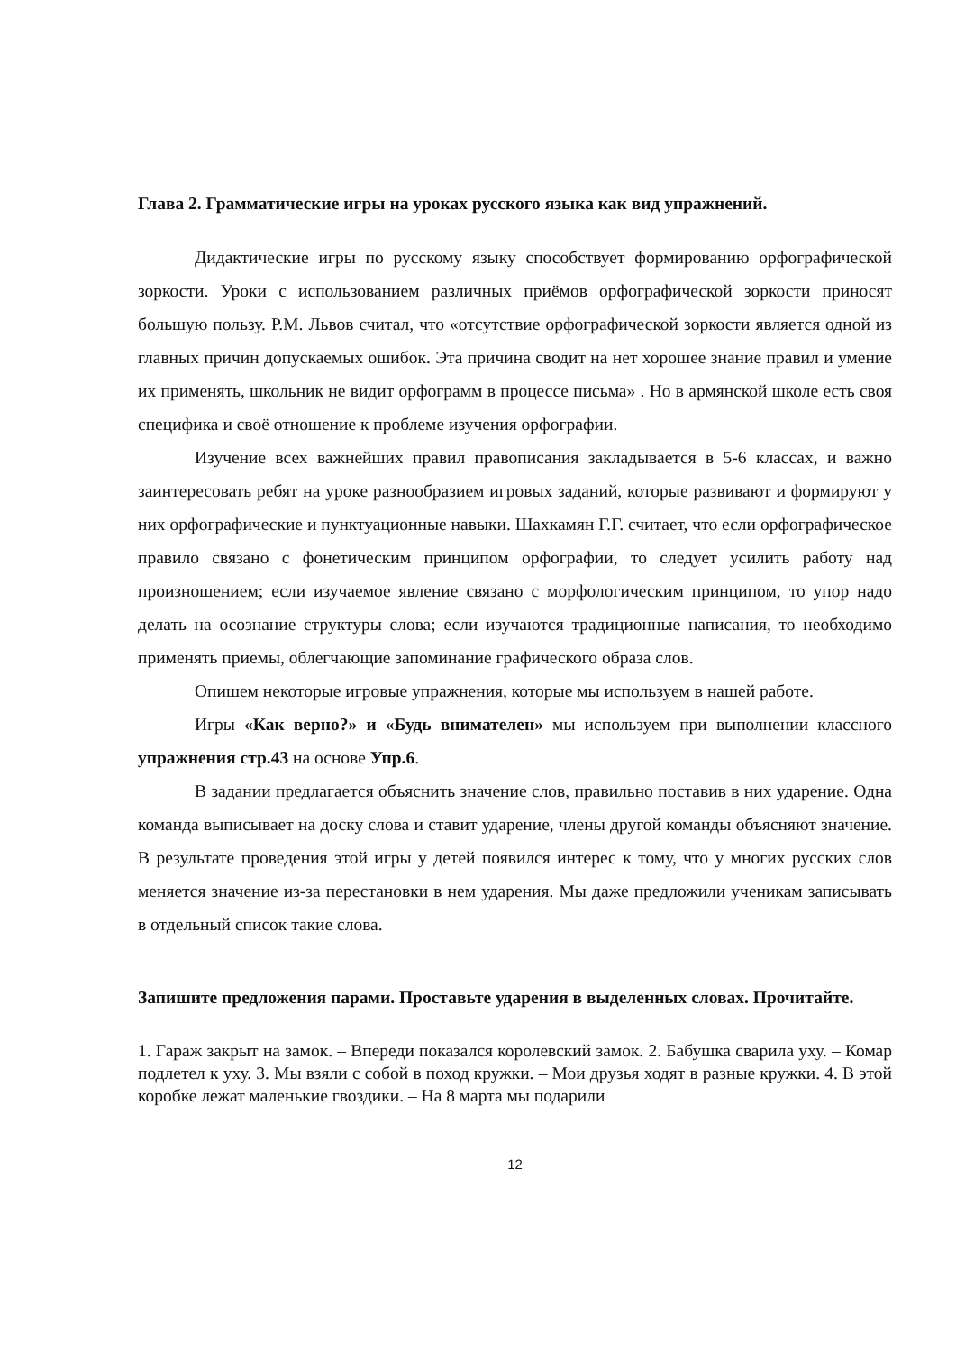Глава 2. Грамматические игры на уроках русского языка как вид упражнений.
Дидактические игры по русскому языку способствует формированию орфографической зоркости. Уроки с использованием различных приёмов орфографической зоркости приносят большую пользу. Р.М. Львов считал, что «отсутствие орфографической зоркости является одной из главных причин допускаемых ошибок. Эта причина сводит на нет хорошее знание правил и умение их применять, школьник не видит орфограмм в процессе письма» . Но в армянской школе есть своя специфика и своё отношение к проблеме изучения орфографии.
Изучение всех важнейших правил правописания закладывается в 5-6 классах, и важно заинтересовать ребят на уроке разнообразием игровых заданий, которые развивают и формируют у них орфографические и пунктуационные навыки. Шахкамян Г.Г. считает, что если орфографическое правило связано с фонетическим принципом орфографии, то следует усилить работу над произношением; если изучаемое явление связано с морфологическим принципом, то упор надо делать на осознание структуры слова; если изучаются традиционные написания, то необходимо применять приемы, облегчающие запоминание графического образа слов.
Опишем некоторые игровые упражнения, которые мы используем в нашей работе.
Игры «Как верно?» и «Будь внимателен» мы используем при выполнении классного упражнения стр.43 на основе Упр.6.
В задании предлагается объяснить значение слов, правильно поставив в них ударение. Одна команда выписывает на доску слова и ставит ударение, члены другой команды объясняют значение. В результате проведения этой игры у детей появился интерес к тому, что у многих русских слов меняется значение из-за перестановки в нем ударения. Мы даже предложили ученикам записывать в отдельный список такие слова.
Запишите предложения парами. Проставьте ударения в выделенных словах. Прочитайте.
1. Гараж закрыт на замок. – Впереди показался королевский замок. 2. Бабушка сварила уху. – Комар подлетел к уху. 3. Мы взяли с собой в поход кружки. – Мои друзья ходят в разные кружки. 4. В этой коробке лежат маленькие гвоздики. – На 8 марта мы подарили
12